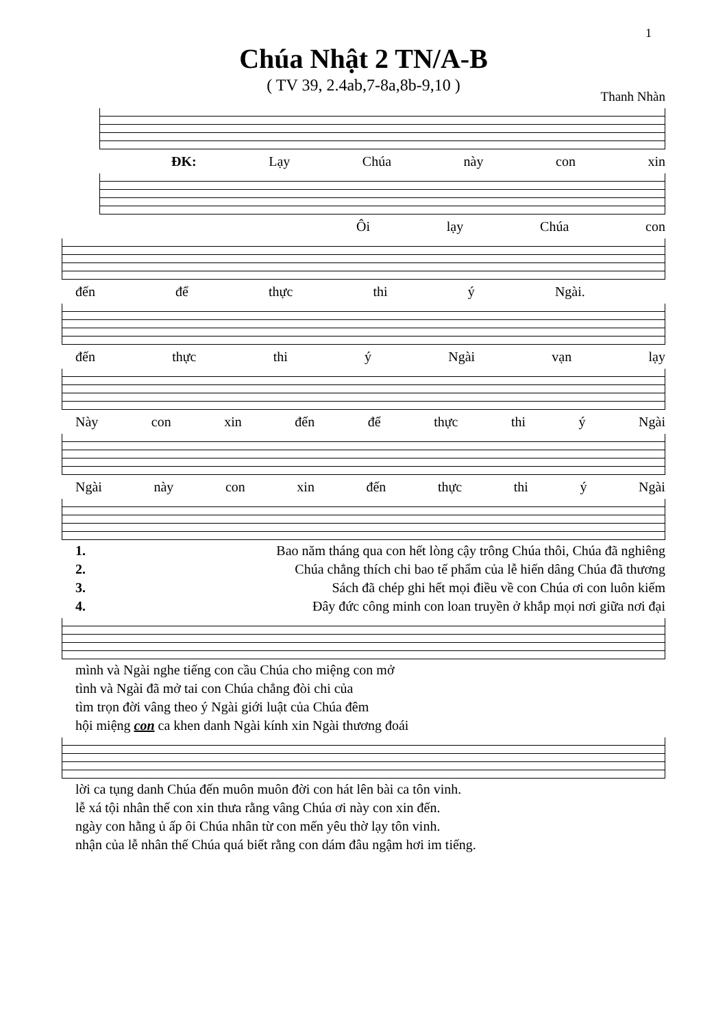1
Chúa Nhật 2 TN/A-B
( TV 39, 2.4ab,7-8a,8b-9,10 )
Thanh Nhàn
ĐK: Lạy Chúa này con xin
Ôi lạy Chúa con
đến để thực thi ý Ngài.
đến thực thi ý Ngài vạn lạy
Này con xin đến để thực thi ý Ngài
Ngài này con xin đến thực thi ý Ngài
1. Bao năm tháng qua con hết lòng cậy trông Chúa thôi, Chúa đã nghiêng
2. Chúa chẳng thích chi bao tế phẩm của lễ hiến dâng Chúa đã thương
3. Sách đã chép ghi hết mọi điều về con Chúa ơi con luôn kiếm
4. Đây đức công minh con loan truyền ở khắp mọi nơi giữa nơi đại
mình và Ngài nghe tiếng con cầu Chúa cho miệng con mở
tình và Ngài đã mở tai con Chúa chẳng đòi chi của
tìm trọn đời vâng theo ý Ngài giới luật của Chúa đêm
hội miệng con ca khen danh Ngài kính xin Ngài thương đoái
lời ca tụng danh Chúa đến muôn muôn đời con hát lên bài ca tôn vinh.
lễ xá tội nhân thế con xin thưa rằng vâng Chúa ơi này con xin đến.
ngày con hằng ủ ấp ôi Chúa nhân từ con mến yêu thờ lạy tôn vinh.
nhận của lễ nhân thế Chúa quá biết rằng con dám đâu ngậm hơi im tiếng.